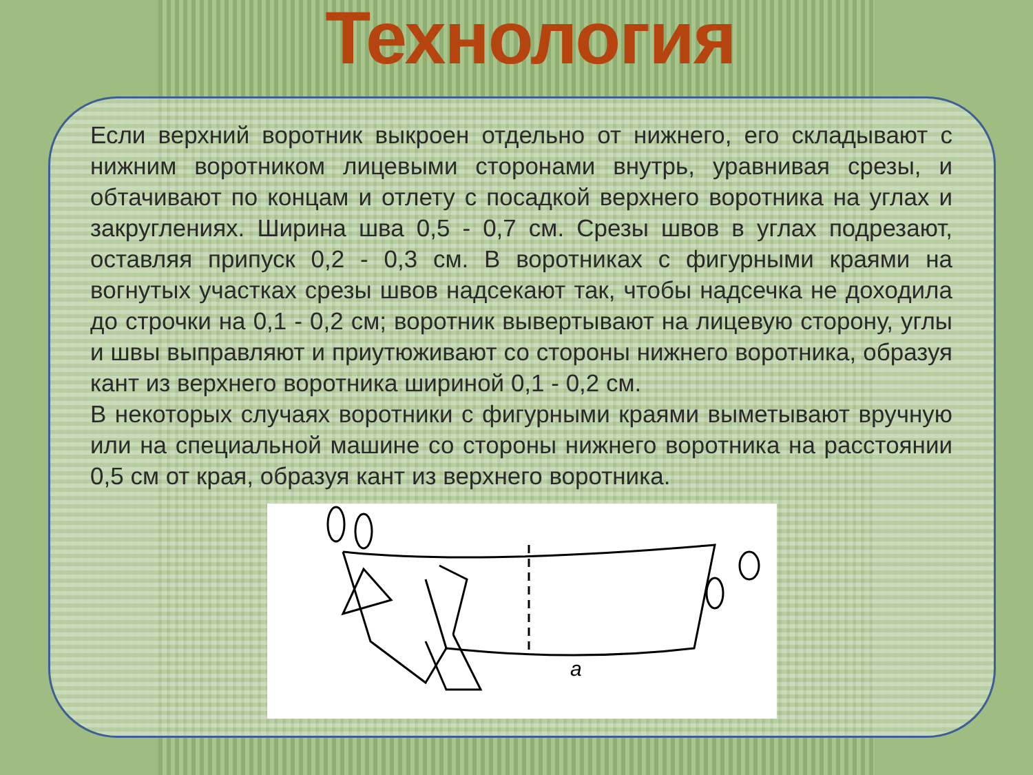Технология
Если верхний воротник выкроен отдельно от нижнего, его складывают с нижним воротником лицевыми сторонами внутрь, уравнивая срезы, и обтачивают по концам и отлету с посадкой верхнего воротника на углах и закруглениях. Ширина шва 0,5 - 0,7 см. Срезы швов в углах подрезают, оставляя припуск 0,2 - 0,3 см. В воротниках с фигурными краями на вогнутых участках срезы швов надсекают так, чтобы надсечка не доходила до строчки на 0,1 - 0,2 см; воротник вывертывают на лицевую сторону, углы и швы выправляют и приутюживают со стороны нижнего воротника, образуя кант из верхнего воротника шириной 0,1 - 0,2 см.
В некоторых случаях воротники с фигурными краями выметывают вручную или на специальной машине со стороны нижнего воротника на расстоянии 0,5 см от края, образуя кант из верхнего воротника.
a